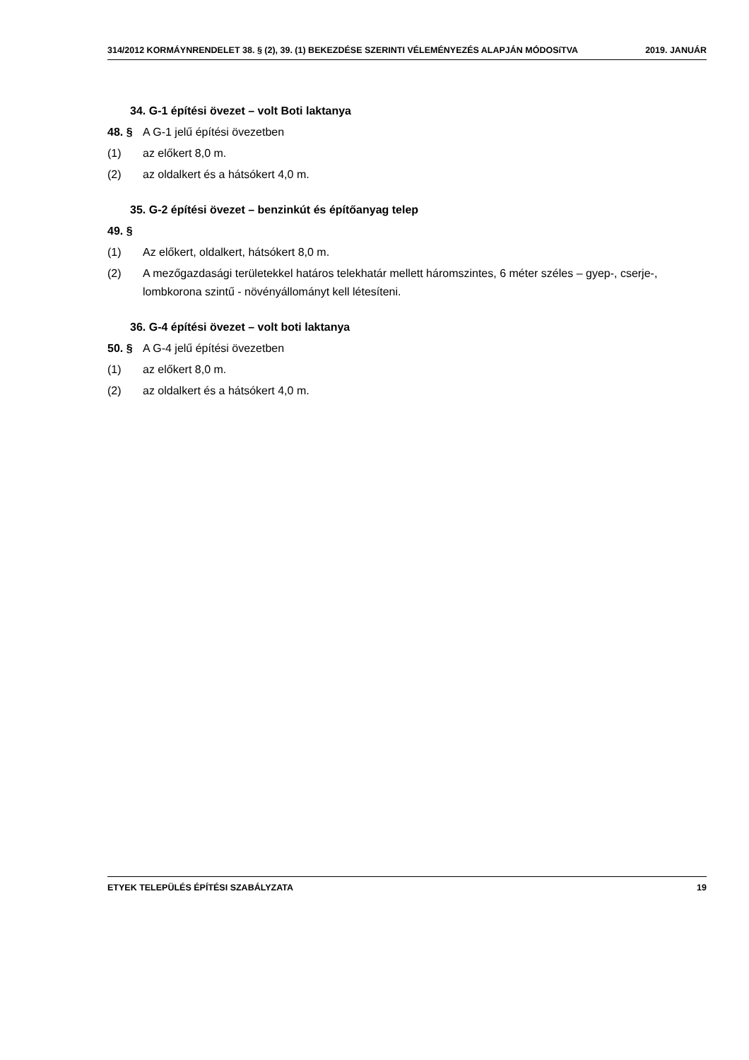314/2012 KORMÁYNRENDELET 38. § (2), 39. (1) BEKEZDÉSE SZERINTI VÉLEMÉNYEZÉS ALAPJÁN MÓDOSíTVA 2019. JANUÁR
34. G-1 építési övezet – volt Boti laktanya
48. § A G-1 jelű építési övezetben
(1) az előkert 8,0 m.
(2) az oldalkert és a hátsókert 4,0 m.
35. G-2 építési övezet – benzinkút és építőanyag telep
49. §
(1) Az előkert, oldalkert, hátsókert 8,0 m.
(2) A mezőgazdasági területekkel határos telekhatár mellett háromszintes, 6 méter széles – gyep-, cserje-, lombkorona szintű - növényállományt kell létesíteni.
36. G-4 építési övezet – volt boti laktanya
50. § A G-4 jelű építési övezetben
(1) az előkert 8,0 m.
(2) az oldalkert és a hátsókert 4,0 m.
ETYEK TELEPÜLÉS ÉPÍTÉSI SZABÁLYZATA 19